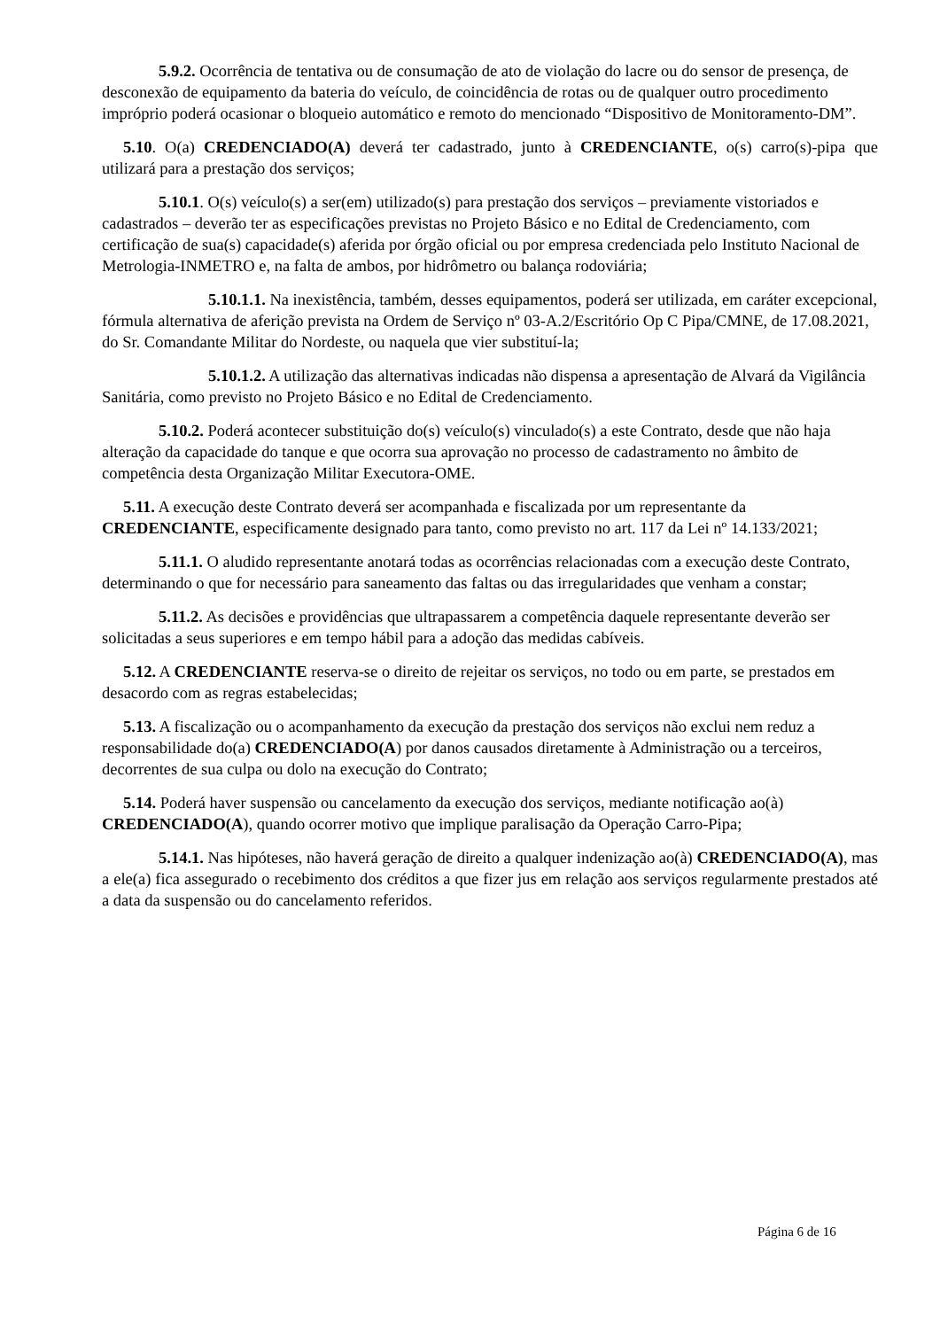5.9.2. Ocorrência de tentativa ou de consumação de ato de violação do lacre ou do sensor de presença, de desconexão de equipamento da bateria do veículo, de coincidência de rotas ou de qualquer outro procedimento impróprio poderá ocasionar o bloqueio automático e remoto do mencionado “Dispositivo de Monitoramento-DM”.
5.10. O(a) CREDENCIADO(A) deverá ter cadastrado, junto à CREDENCIANTE, o(s) carro(s)-pipa que utilizará para a prestação dos serviços;
5.10.1. O(s) veículo(s) a ser(em) utilizado(s) para prestação dos serviços – previamente vistoriados e cadastrados – deverão ter as especificações previstas no Projeto Básico e no Edital de Credenciamento, com certificação de sua(s) capacidade(s) aferida por órgão oficial ou por empresa credenciada pelo Instituto Nacional de Metrologia-INMETRO e, na falta de ambos, por hidrômetro ou balança rodoviária;
5.10.1.1. Na inexistência, também, desses equipamentos, poderá ser utilizada, em caráter excepcional, fórmula alternativa de aferição prevista na Ordem de Serviço nº 03-A.2/Escritório Op C Pipa/CMNE, de 17.08.2021, do Sr. Comandante Militar do Nordeste, ou naquela que vier substituí-la;
5.10.1.2. A utilização das alternativas indicadas não dispensa a apresentação de Alvará da Vigilância Sanitária, como previsto no Projeto Básico e no Edital de Credenciamento.
5.10.2. Poderá acontecer substituição do(s) veículo(s) vinculado(s) a este Contrato, desde que não haja alteração da capacidade do tanque e que ocorra sua aprovação no processo de cadastramento no âmbito de competência desta Organização Militar Executora-OME.
5.11. A execução deste Contrato deverá ser acompanhada e fiscalizada por um representante da CREDENCIANTE, especificamente designado para tanto, como previsto no art. 117 da Lei nº 14.133/2021;
5.11.1. O aludido representante anotará todas as ocorrências relacionadas com a execução deste Contrato, determinando o que for necessário para saneamento das faltas ou das irregularidades que venham a constar;
5.11.2. As decisões e providências que ultrapassarem a competência daquele representante deverão ser solicitadas a seus superiores e em tempo hábil para a adoção das medidas cabíveis.
5.12. A CREDENCIANTE reserva-se o direito de rejeitar os serviços, no todo ou em parte, se prestados em desacordo com as regras estabelecidas;
5.13. A fiscalização ou o acompanhamento da execução da prestação dos serviços não exclui nem reduz a responsabilidade do(a) CREDENCIADO(A) por danos causados diretamente à Administração ou a terceiros, decorrentes de sua culpa ou dolo na execução do Contrato;
5.14. Poderá haver suspensão ou cancelamento da execução dos serviços, mediante notificação ao(à) CREDENCIADO(A), quando ocorrer motivo que implique paralisação da Operação Carro-Pipa;
5.14.1. Nas hipóteses, não haverá geração de direito a qualquer indenização ao(à) CREDENCIADO(A), mas a ele(a) fica assegurado o recebimento dos créditos a que fizer jus em relação aos serviços regularmente prestados até a data da suspensão ou do cancelamento referidos.
Página 6 de 16